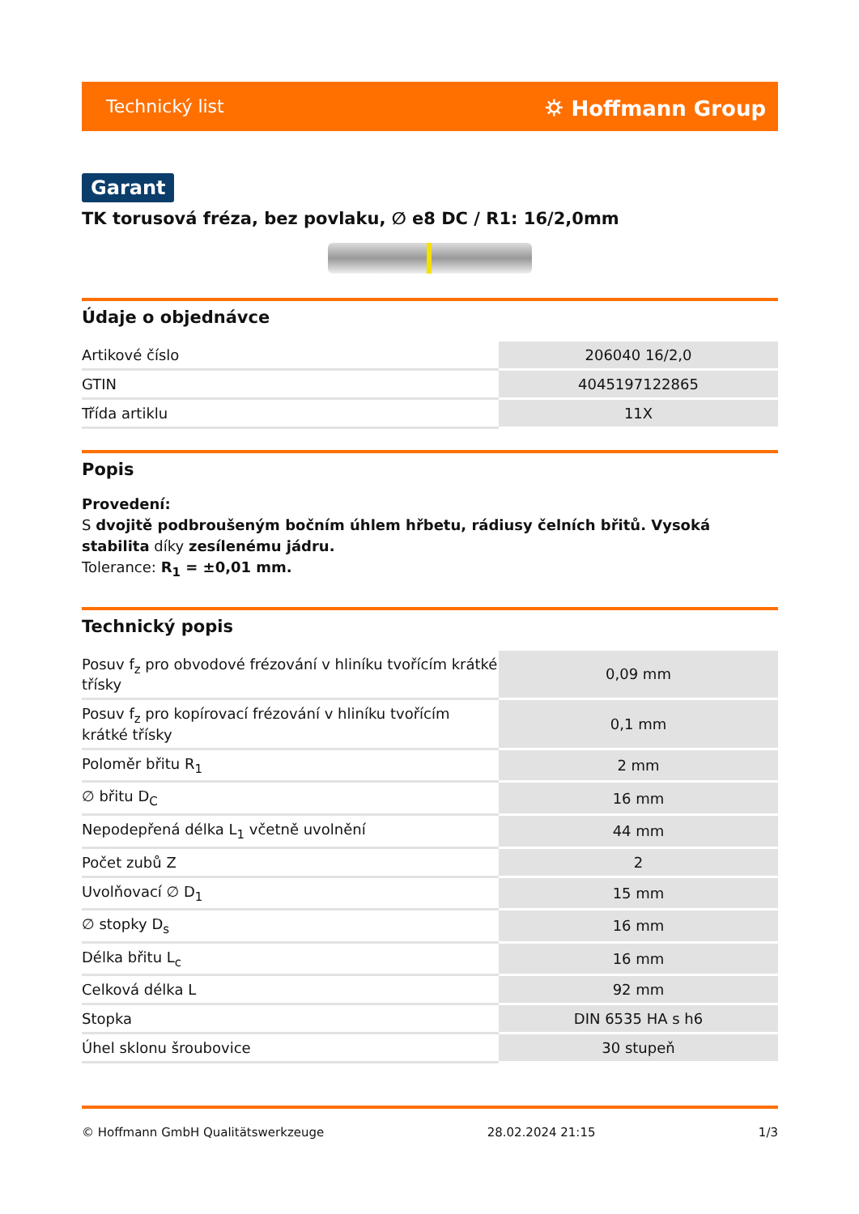Technický list ⛭ Hoffmann Group
Garant
TK torusová fréza, bez povlaku, ∅ e8 DC / R1: 16/2,0mm
Údaje o objednávce
| Artikové číslo | 206040 16/2,0 |
| GTIN | 4045197122865 |
| Třída artiklu | 11X |
Popis
Provedení:
S dvojitě podbroušeným bočním úhlem hřbetu, rádiusy čelních břitů. Vysoká stabilita díky zesílenému jádru.
Tolerance: R<sub>1</sub> = ±0,01 mm.
Technický popis
| Posuv f<sub>z</sub> pro obvodové frézování v hliníku tvořícím krátké třísky | 0,09 mm |
| Posuv f<sub>z</sub> pro kopírovací frézování v hliníku tvořícím krátké třísky | 0,1 mm |
| Poloměr břitu R<sub>1</sub> | 2 mm |
| ∅ břitu D<sub>C</sub> | 16 mm |
| Nepodepřená délka L<sub>1</sub> včetně uvolnění | 44 mm |
| Počet zubů Z | 2 |
| Uvolňovací ∅ D<sub>1</sub> | 15 mm |
| ∅ stopky D<sub>s</sub> | 16 mm |
| Délka břitu L<sub>c</sub> | 16 mm |
| Celková délka L | 92 mm |
| Stopka | DIN 6535 HA s h6 |
| Úhel sklonu šroubovice | 30 stupeň |
© Hoffmann GmbH Qualitätswerkzeuge 28.02.2024 21:15 1/3